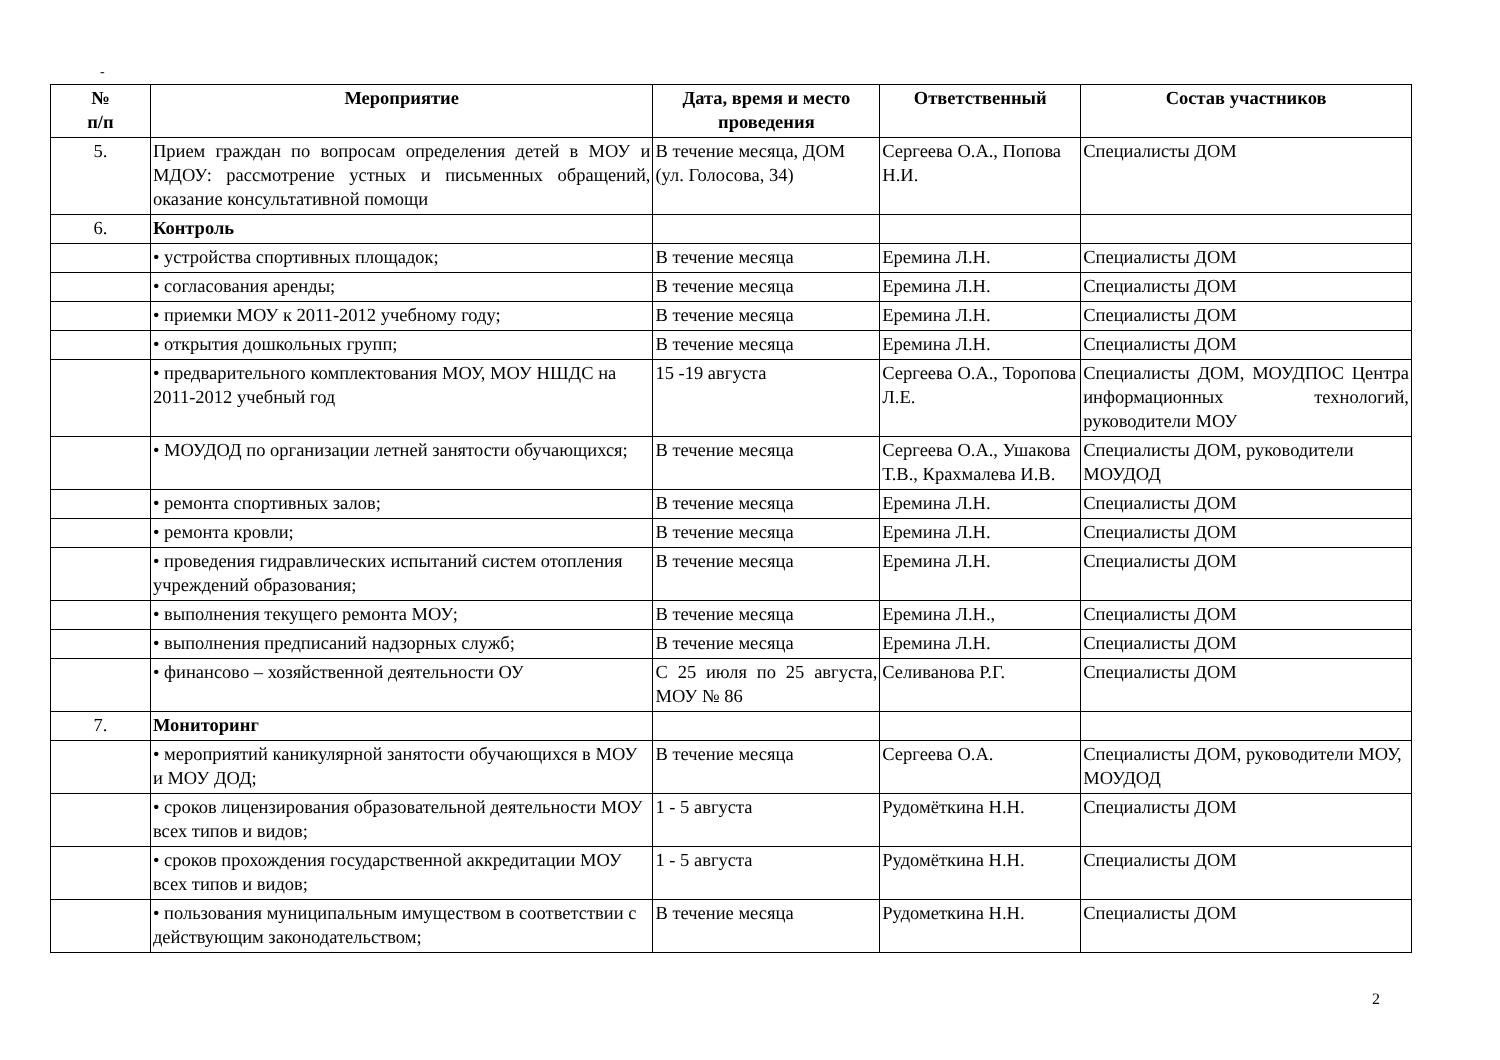-
| № п/п | Мероприятие | Дата, время и место проведения | Ответственный | Состав участников |
| --- | --- | --- | --- | --- |
| 5. | Прием граждан по вопросам определения детей в МОУ и МДОУ: рассмотрение устных и письменных обращений, оказание консультативной помощи | В течение месяца, ДОМ (ул. Голосова, 34) | Сергеева О.А., Попова Н.И. | Специалисты ДОМ |
| 6. | Контроль | | | |
| | • устройства спортивных площадок; | В течение месяца | Еремина Л.Н. | Специалисты ДОМ |
| | • согласования аренды; | В течение месяца | Еремина Л.Н. | Специалисты ДОМ |
| | • приемки МОУ к 2011-2012 учебному году; | В течение месяца | Еремина Л.Н. | Специалисты ДОМ |
| | • открытия дошкольных групп; | В течение месяца | Еремина Л.Н. | Специалисты ДОМ |
| | • предварительного комплектования МОУ, МОУ НШДС на 2011-2012 учебный год | 15 -19 августа | Сергеева О.А., Торопова Л.Е. | Специалисты ДОМ, МОУДПОС Центра информационных технологий, руководители МОУ |
| | • МОУДОД по организации летней занятости обучающихся; | В течение месяца | Сергеева О.А., Ушакова Т.В., Крахмалева И.В. | Специалисты ДОМ, руководители МОУДОД |
| | • ремонта спортивных залов; | В течение месяца | Еремина Л.Н. | Специалисты ДОМ |
| | • ремонта кровли; | В течение месяца | Еремина Л.Н. | Специалисты ДОМ |
| | • проведения гидравлических испытаний систем отопления учреждений образования; | В течение месяца | Еремина Л.Н. | Специалисты ДОМ |
| | • выполнения текущего ремонта МОУ; | В течение месяца | Еремина Л.Н., | Специалисты ДОМ |
| | • выполнения предписаний надзорных служб; | В течение месяца | Еремина Л.Н. | Специалисты ДОМ |
| | • финансово – хозяйственной деятельности ОУ | С 25 июля по 25 августа, МОУ № 86 | Селиванова Р.Г. | Специалисты ДОМ |
| 7. | Мониторинг | | | |
| | • мероприятий каникулярной занятости обучающихся в МОУ и МОУ ДОД; | В течение месяца | Сергеева О.А. | Специалисты ДОМ, руководители МОУ, МОУДОД |
| | • сроков лицензирования образовательной деятельности МОУ всех типов и видов; | 1 - 5 августа | Рудомёткина Н.Н. | Специалисты ДОМ |
| | • сроков прохождения государственной аккредитации МОУ всех типов и видов; | 1 - 5 августа | Рудомёткина Н.Н. | Специалисты ДОМ |
| | • пользования муниципальным имуществом в соответствии с действующим законодательством; | В течение месяца | Рудометкина Н.Н. | Специалисты ДОМ |
2